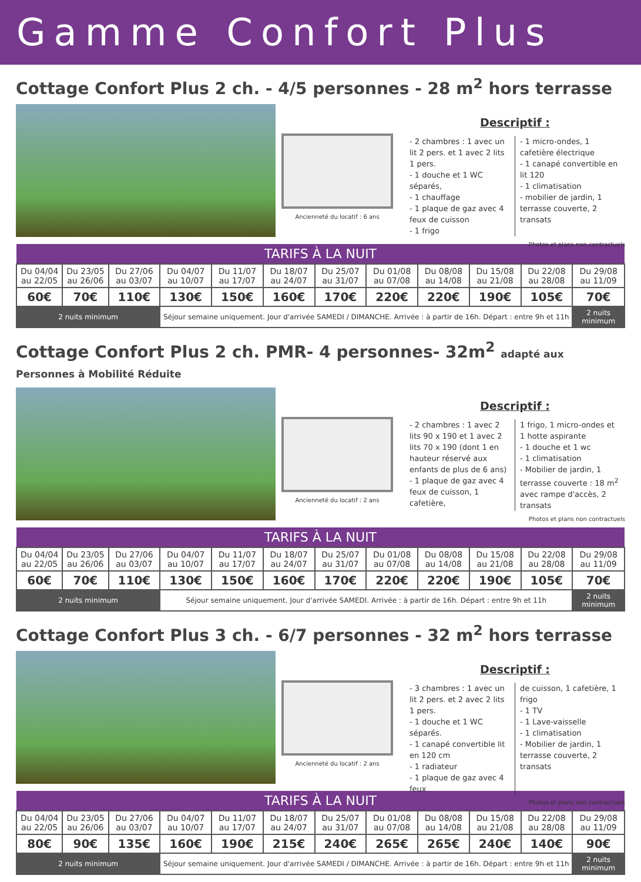Gamme Confort Plus
Cottage Confort Plus 2 ch. - 4/5 personnes - 28 m<sup>2</sup> hors terrasse
Ancienneté du locatif : 6 ans
Descriptif :
- 2 chambres : 1 avec un lit 2 pers. et 1 avec 2 lits 1 pers.
- 1 douche et 1 WC séparés,
- 1 chauffage
- 1 plaque de gaz avec 4 feux de cuisson
- 1 frigo
- 1 micro-ondes, 1 cafetière électrique
- 1 canapé convertible en lit 120
- 1 climatisation
- mobilier de jardin, 1 terrasse couverte, 2 transats
Photos et plans non contractuels
| TARIFS À LA NUIT | | | | | | | | | | | |
| --- | --- | --- | --- | --- | --- | --- | --- | --- | --- | --- | --- |
| Du 04/04 au 22/05 | Du 23/05 au 26/06 | Du 27/06 au 03/07 | Du 04/07 au 10/07 | Du 11/07 au 17/07 | Du 18/07 au 24/07 | Du 25/07 au 31/07 | Du 01/08 au 07/08 | Du 08/08 au 14/08 | Du 15/08 au 21/08 | Du 22/08 au 28/08 | Du 29/08 au 11/09 |
| 60€ | 70€ | 110€ | 130€ | 150€ | 160€ | 170€ | 220€ | 220€ | 190€ | 105€ | 70€ |
| 2 nuits minimum | | | Séjour semaine uniquement. Jour d'arrivée SAMEDI / DIMANCHE. Arrivée : à partir de 16h. Départ : entre 9h et 11h | | | | | | | | 2 nuits minimum |
Cottage Confort Plus 2 ch. PMR- 4 personnes- 32m<sup>2</sup> adapté aux Personnes à Mobilité Réduite
Ancienneté du locatif : 2 ans
Descriptif :
- 2 chambres : 1 avec 2 lits 90 x 190 et 1 avec 2 lits 70 x 190 (dont 1 en hauteur réservé aux enfants de plus de 6 ans)
- 1 plaque de gaz avec 4 feux de cuisson, 1 cafetière,
1 frigo, 1 micro-ondes et 1 hotte aspirante
- 1 douche et 1 wc
- 1 climatisation
- Mobilier de jardin, 1 terrasse couverte : 18 m<sup>2</sup> avec rampe d'accès, 2 transats
Photos et plans non contractuels
| TARIFS À LA NUIT | | | | | | | | | | | |
| --- | --- | --- | --- | --- | --- | --- | --- | --- | --- | --- | --- |
| Du 04/04 au 22/05 | Du 23/05 au 26/06 | Du 27/06 au 03/07 | Du 04/07 au 10/07 | Du 11/07 au 17/07 | Du 18/07 au 24/07 | Du 25/07 au 31/07 | Du 01/08 au 07/08 | Du 08/08 au 14/08 | Du 15/08 au 21/08 | Du 22/08 au 28/08 | Du 29/08 au 11/09 |
| 60€ | 70€ | 110€ | 130€ | 150€ | 160€ | 170€ | 220€ | 220€ | 190€ | 105€ | 70€ |
| 2 nuits minimum | | | Séjour semaine uniquement. Jour d'arrivée SAMEDI. Arrivée : à partir de 16h. Départ : entre 9h et 11h | | | | | | | | 2 nuits minimum |
Cottage Confort Plus 3 ch. - 6/7 personnes - 32 m<sup>2</sup> hors terrasse
Ancienneté du locatif : 2 ans
Descriptif :
- 3 chambres : 1 avec un lit 2 pers. et 2 avec 2 lits 1 pers.
- 1 douche et 1 WC séparés.
- 1 canapé convertible lit en 120 cm
- 1 radiateur
- 1 plaque de gaz avec 4 feux
de cuisson, 1 cafetière, 1 frigo
- 1 TV
- 1 Lave-vaisselle
- 1 climatisation
- Mobilier de jardin, 1 terrasse couverte, 2 transats
Photos et plans non contractuels
| TARIFS À LA NUIT | | | | | | | | | | | |
| --- | --- | --- | --- | --- | --- | --- | --- | --- | --- | --- | --- |
| Du 04/04 au 22/05 | Du 23/05 au 26/06 | Du 27/06 au 03/07 | Du 04/07 au 10/07 | Du 11/07 au 17/07 | Du 18/07 au 24/07 | Du 25/07 au 31/07 | Du 01/08 au 07/08 | Du 08/08 au 14/08 | Du 15/08 au 21/08 | Du 22/08 au 28/08 | Du 29/08 au 11/09 |
| 80€ | 90€ | 135€ | 160€ | 190€ | 215€ | 240€ | 265€ | 265€ | 240€ | 140€ | 90€ |
| 2 nuits minimum | | | Séjour semaine uniquement. Jour d'arrivée SAMEDI / DIMANCHE. Arrivée : à partir de 16h. Départ : entre 9h et 11h | | | | | | | | 2 nuits minimum |